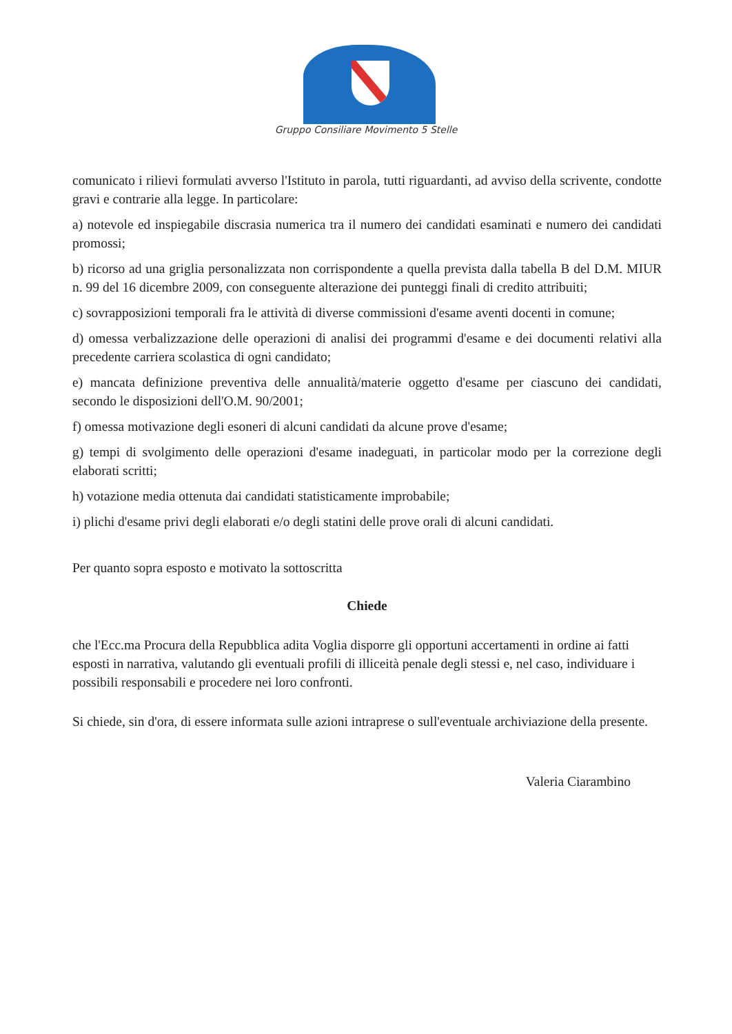Gruppo Consiliare Movimento 5 Stelle
comunicato i rilievi formulati avverso l'Istituto in parola, tutti riguardanti, ad avviso della scrivente, condotte gravi e contrarie alla legge. In particolare:
a) notevole ed inspiegabile discrasia numerica tra il numero dei candidati esaminati e numero dei candidati promossi;
b) ricorso ad una griglia personalizzata non corrispondente a quella prevista dalla tabella B del D.M. MIUR n. 99 del 16 dicembre 2009, con conseguente alterazione dei punteggi finali di credito attribuiti;
c) sovrapposizioni temporali fra le attività di diverse commissioni d'esame aventi docenti in comune;
d) omessa verbalizzazione delle operazioni di analisi dei programmi d'esame e dei documenti relativi alla precedente carriera scolastica di ogni candidato;
e) mancata definizione preventiva delle annualità/materie oggetto d'esame per ciascuno dei candidati, secondo le disposizioni dell'O.M. 90/2001;
f) omessa motivazione degli esoneri di alcuni candidati da alcune prove d'esame;
g) tempi di svolgimento delle operazioni d'esame inadeguati, in particolar modo per la correzione degli elaborati scritti;
h) votazione media ottenuta dai candidati statisticamente improbabile;
i) plichi d'esame privi degli elaborati e/o degli statini delle prove orali di alcuni candidati.
Per quanto sopra esposto e motivato la sottoscritta
Chiede
che l'Ecc.ma Procura della Repubblica adita Voglia disporre gli opportuni accertamenti in ordine ai fatti esposti in narrativa, valutando gli eventuali profili di illiceità penale degli stessi e, nel caso, individuare i possibili responsabili e procedere nei loro confronti.
Si chiede, sin d'ora, di essere informata sulle azioni intraprese o sull'eventuale archiviazione della presente.
Valeria Ciarambino